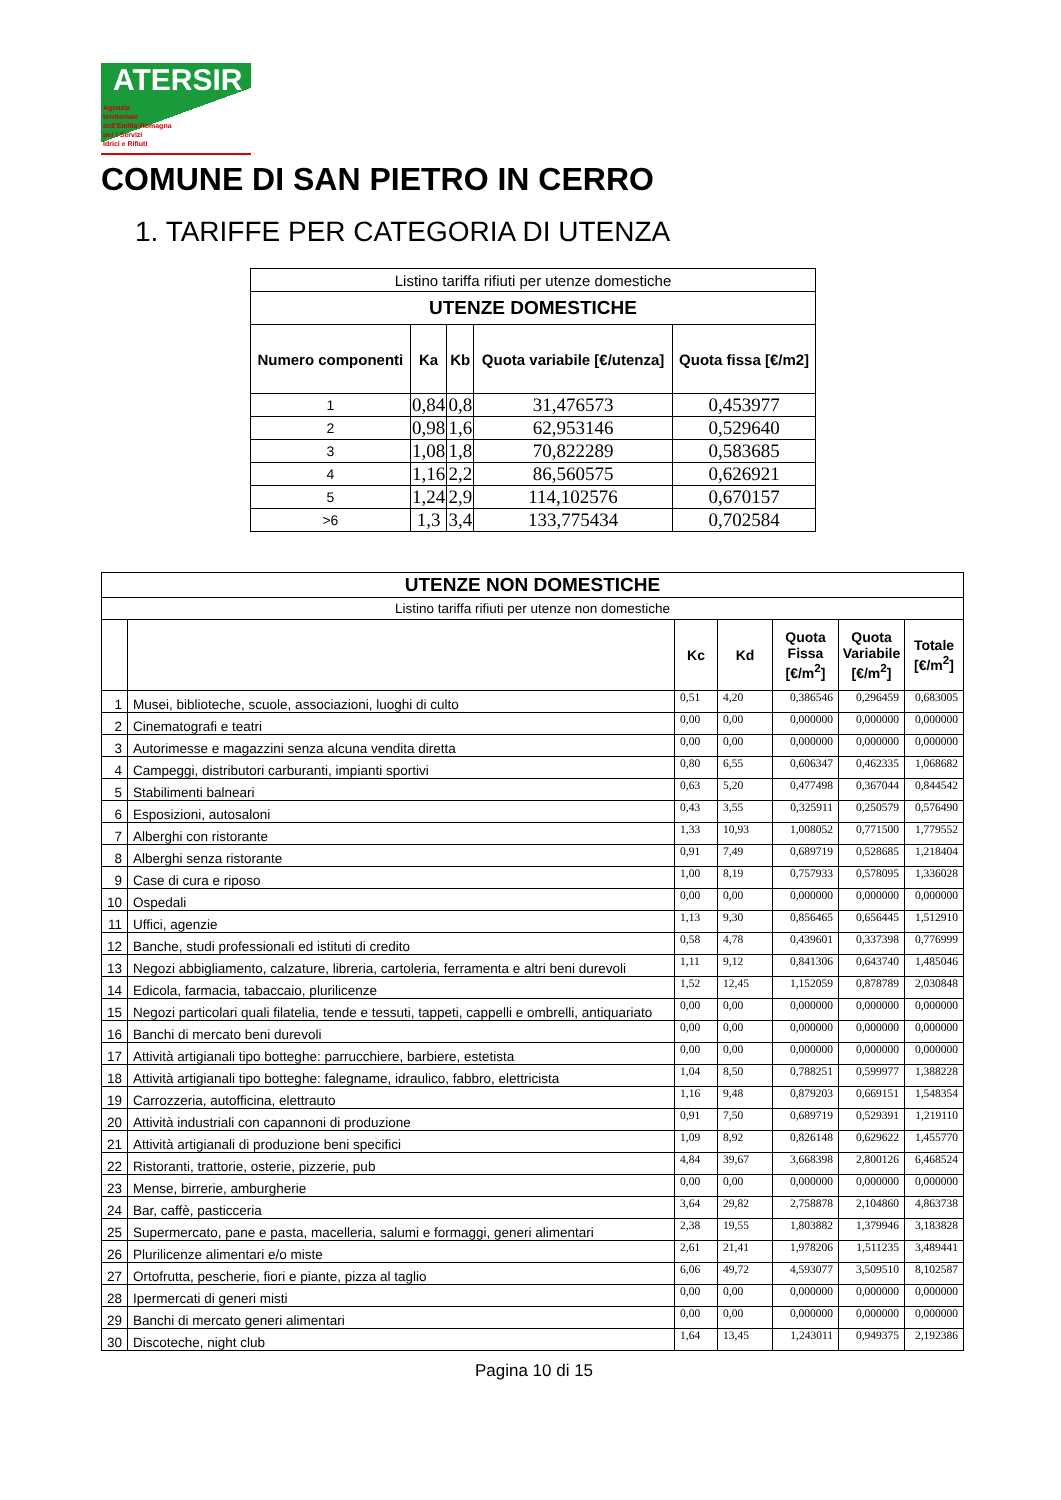ATERSIR
Agenzia
territoriale
dell'Emilia-Romagna
per i Servizi
Idrici e Rifiuti
COMUNE DI SAN PIETRO IN CERRO
1. TARIFFE PER CATEGORIA DI UTENZA
| Listino tariffa rifiuti per utenze domestiche | | | | |
| UTENZE DOMESTICHE | | | | |
| Numero componenti | Ka | Kb | Quota variabile [€/utenza] | Quota fissa [€/m2] |
| 1 | 0,84 | 0,8 | 31,476573 | 0,453977 |
| 2 | 0,98 | 1,6 | 62,953146 | 0,529640 |
| 3 | 1,08 | 1,8 | 70,822289 | 0,583685 |
| 4 | 1,16 | 2,2 | 86,560575 | 0,626921 |
| 5 | 1,24 | 2,9 | 114,102576 | 0,670157 |
| >6 | 1,3 | 3,4 | 133,775434 | 0,702584 |
| UTENZE NON DOMESTICHE | | | | | | |
| --- | --- | --- | --- | --- | --- | --- |
| Listino tariffa rifiuti per utenze non domestiche | | | | | | |
| | | Kc | Kd | Quota Fissa [€/m<sup>2</sup>] | Quota Variabile [€/m<sup>2</sup>] | Totale [€/m<sup>2</sup>] |
| 1 | Musei, biblioteche, scuole, associazioni, luoghi di culto | 0,51 | 4,20 | 0,386546 | 0,296459 | 0,683005 |
| 2 | Cinematografi e teatri | 0,00 | 0,00 | 0,000000 | 0,000000 | 0,000000 |
| 3 | Autorimesse e magazzini senza alcuna vendita diretta | 0,00 | 0,00 | 0,000000 | 0,000000 | 0,000000 |
| 4 | Campeggi, distributori carburanti, impianti sportivi | 0,80 | 6,55 | 0,606347 | 0,462335 | 1,068682 |
| 5 | Stabilimenti balneari | 0,63 | 5,20 | 0,477498 | 0,367044 | 0,844542 |
| 6 | Esposizioni, autosaloni | 0,43 | 3,55 | 0,325911 | 0,250579 | 0,576490 |
| 7 | Alberghi con ristorante | 1,33 | 10,93 | 1,008052 | 0,771500 | 1,779552 |
| 8 | Alberghi senza ristorante | 0,91 | 7,49 | 0,689719 | 0,528685 | 1,218404 |
| 9 | Case di cura e riposo | 1,00 | 8,19 | 0,757933 | 0,578095 | 1,336028 |
| 10 | Ospedali | 0,00 | 0,00 | 0,000000 | 0,000000 | 0,000000 |
| 11 | Uffici, agenzie | 1,13 | 9,30 | 0,856465 | 0,656445 | 1,512910 |
| 12 | Banche, studi professionali ed istituti di credito | 0,58 | 4,78 | 0,439601 | 0,337398 | 0,776999 |
| 13 | Negozi abbigliamento, calzature, libreria, cartoleria, ferramenta e altri beni durevoli | 1,11 | 9,12 | 0,841306 | 0,643740 | 1,485046 |
| 14 | Edicola, farmacia, tabaccaio, plurilicenze | 1,52 | 12,45 | 1,152059 | 0,878789 | 2,030848 |
| 15 | Negozi particolari quali filatelia, tende e tessuti, tappeti, cappelli e ombrelli, antiquariato | 0,00 | 0,00 | 0,000000 | 0,000000 | 0,000000 |
| 16 | Banchi di mercato beni durevoli | 0,00 | 0,00 | 0,000000 | 0,000000 | 0,000000 |
| 17 | Attività artigianali tipo botteghe: parrucchiere, barbiere, estetista | 0,00 | 0,00 | 0,000000 | 0,000000 | 0,000000 |
| 18 | Attività artigianali tipo botteghe: falegname, idraulico, fabbro, elettricista | 1,04 | 8,50 | 0,788251 | 0,599977 | 1,388228 |
| 19 | Carrozzeria, autofficina, elettrauto | 1,16 | 9,48 | 0,879203 | 0,669151 | 1,548354 |
| 20 | Attività industriali con capannoni di produzione | 0,91 | 7,50 | 0,689719 | 0,529391 | 1,219110 |
| 21 | Attività artigianali di produzione beni specifici | 1,09 | 8,92 | 0,826148 | 0,629622 | 1,455770 |
| 22 | Ristoranti, trattorie, osterie, pizzerie, pub | 4,84 | 39,67 | 3,668398 | 2,800126 | 6,468524 |
| 23 | Mense, birrerie, amburgherie | 0,00 | 0,00 | 0,000000 | 0,000000 | 0,000000 |
| 24 | Bar, caffè, pasticceria | 3,64 | 29,82 | 2,758878 | 2,104860 | 4,863738 |
| 25 | Supermercato, pane e pasta, macelleria, salumi e formaggi, generi alimentari | 2,38 | 19,55 | 1,803882 | 1,379946 | 3,183828 |
| 26 | Plurilicenze alimentari e/o miste | 2,61 | 21,41 | 1,978206 | 1,511235 | 3,489441 |
| 27 | Ortofrutta, pescherie, fiori e piante, pizza al taglio | 6,06 | 49,72 | 4,593077 | 3,509510 | 8,102587 |
| 28 | Ipermercati di generi misti | 0,00 | 0,00 | 0,000000 | 0,000000 | 0,000000 |
| 29 | Banchi di mercato generi alimentari | 0,00 | 0,00 | 0,000000 | 0,000000 | 0,000000 |
| 30 | Discoteche, night club | 1,64 | 13,45 | 1,243011 | 0,949375 | 2,192386 |
Pagina 10 di 15